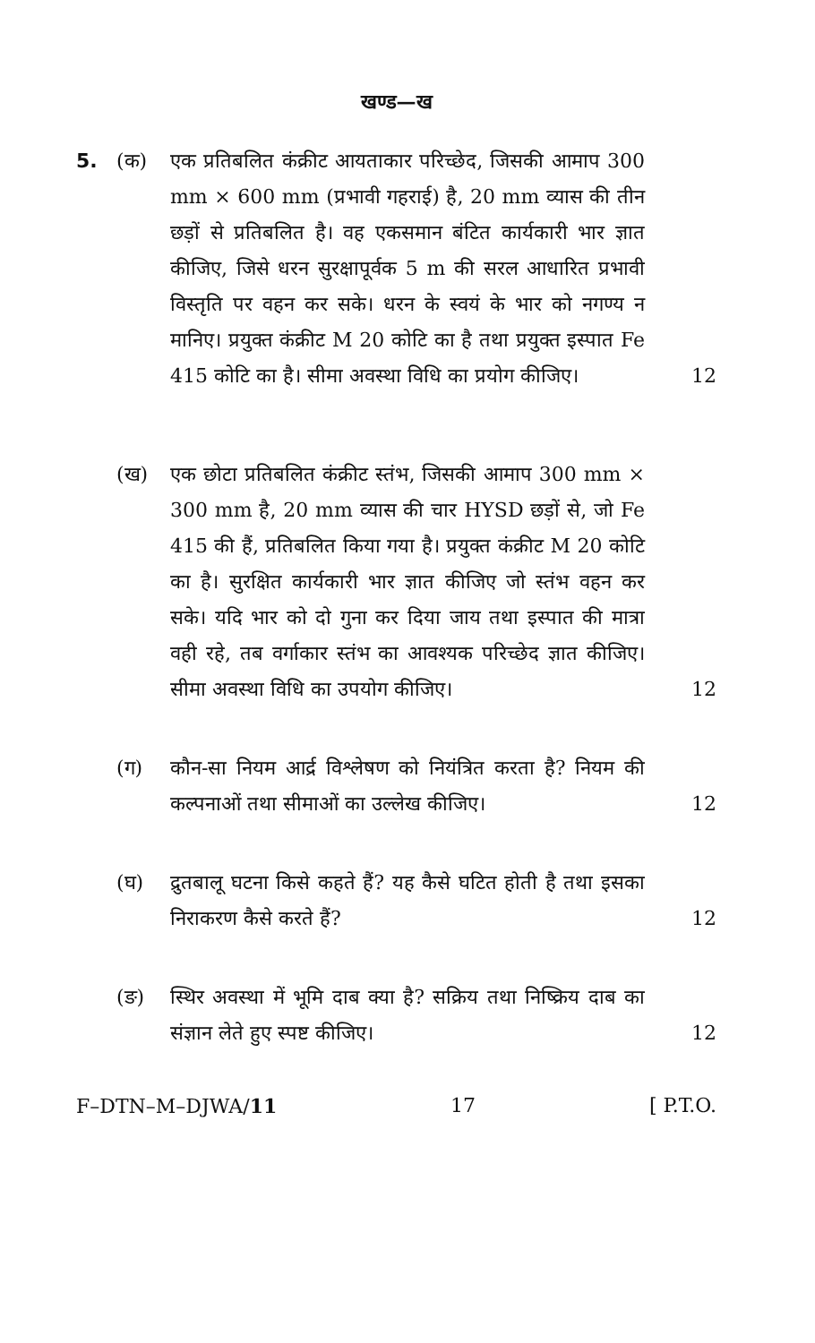खण्ड—ख
5. (क) एक प्रतिबलित कंक्रीट आयताकार परिच्छेद, जिसकी आमाप 300 mm × 600 mm (प्रभावी गहराई) है, 20 mm व्यास की तीन छड़ों से प्रतिबलित है। वह एकसमान बंटित कार्यकारी भार ज्ञात कीजिए, जिसे धरन सुरक्षापूर्वक 5 m की सरल आधारित प्रभावी विस्तृति पर वहन कर सके। धरन के स्वयं के भार को नगण्य न मानिए। प्रयुक्त कंक्रीट M 20 कोटि का है तथा प्रयुक्त इस्पात Fe 415 कोटि का है। सीमा अवस्था विधि का प्रयोग कीजिए।
12
(ख) एक छोटा प्रतिबलित कंक्रीट स्तंभ, जिसकी आमाप 300 mm × 300 mm है, 20 mm व्यास की चार HYSD छड़ों से, जो Fe 415 की हैं, प्रतिबलित किया गया है। प्रयुक्त कंक्रीट M 20 कोटि का है। सुरक्षित कार्यकारी भार ज्ञात कीजिए जो स्तंभ वहन कर सके। यदि भार को दो गुना कर दिया जाय तथा इस्पात की मात्रा वही रहे, तब वर्गाकार स्तंभ का आवश्यक परिच्छेद ज्ञात कीजिए। सीमा अवस्था विधि का उपयोग कीजिए।
12
(ग) कौन-सा नियम आर्द्र विश्लेषण को नियंत्रित करता है? नियम की कल्पनाओं तथा सीमाओं का उल्लेख कीजिए।
12
(घ) द्रुतबालू घटना किसे कहते हैं? यह कैसे घटित होती है तथा इसका निराकरण कैसे करते हैं?
12
(ङ) स्थिर अवस्था में भूमि दाब क्या है? सक्रिय तथा निष्क्रिय दाब का संज्ञान लेते हुए स्पष्ट कीजिए।
12
F–DTN–M–DJWA/11 17 [ P.T.O.